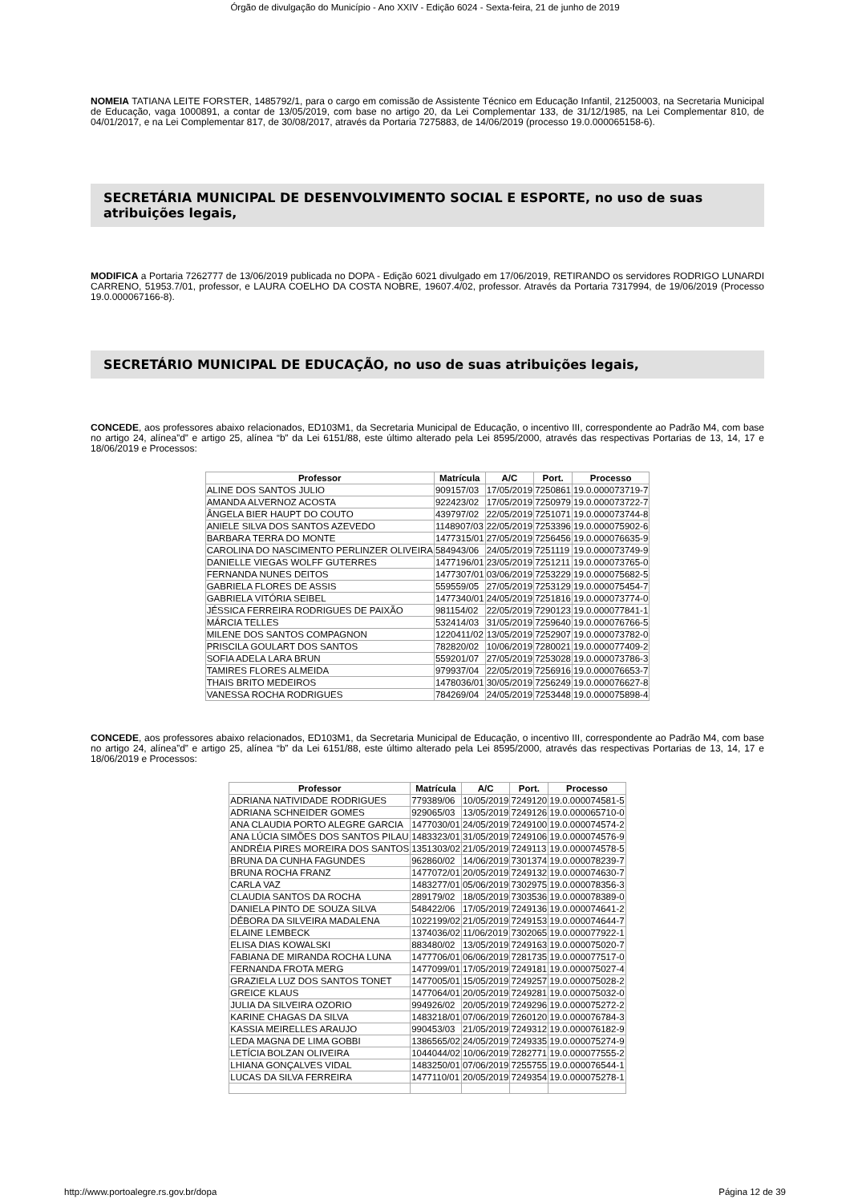Órgão de divulgação do Município - Ano XXIV - Edição 6024 - Sexta-feira, 21 de junho de 2019
NOMEIA TATIANA LEITE FORSTER, 1485792/1, para o cargo em comissão de Assistente Técnico em Educação Infantil, 21250003, na Secretaria Municipal de Educação, vaga 1000891, a contar de 13/05/2019, com base no artigo 20, da Lei Complementar 133, de 31/12/1985, na Lei Complementar 810, de 04/01/2017, e na Lei Complementar 817, de 30/08/2017, através da Portaria 7275883, de 14/06/2019 (processo 19.0.000065158-6).
SECRETÁRIA MUNICIPAL DE DESENVOLVIMENTO SOCIAL E ESPORTE, no uso de suas atribuições legais,
MODIFICA a Portaria 7262777 de 13/06/2019 publicada no DOPA - Edição 6021 divulgado em 17/06/2019, RETIRANDO os servidores RODRIGO LUNARDI CARRENO, 51953.7/01, professor, e LAURA COELHO DA COSTA NOBRE, 19607.4/02, professor. Através da Portaria 7317994, de 19/06/2019 (Processo 19.0.000067166-8).
SECRETÁRIO MUNICIPAL DE EDUCAÇÃO, no uso de suas atribuições legais,
CONCEDE, aos professores abaixo relacionados, ED103M1, da Secretaria Municipal de Educação, o incentivo III, correspondente ao Padrão M4, com base no artigo 24, alínea”d” e artigo 25, alínea “b” da Lei 6151/88, este último alterado pela Lei 8595/2000, através das respectivas Portarias de 13, 14, 17 e 18/06/2019 e Processos:
| Professor | Matrícula | A/C | Port. | Processo |
| --- | --- | --- | --- | --- |
| ALINE DOS SANTOS JULIO | 909157/03 | 17/05/2019 | 7250861 | 19.0.000073719-7 |
| AMANDA ALVERNOZ ACOSTA | 922423/02 | 17/05/2019 | 7250979 | 19.0.000073722-7 |
| ÂNGELA BIER HAUPT DO COUTO | 439797/02 | 22/05/2019 | 7251071 | 19.0.000073744-8 |
| ANIELE SILVA DOS SANTOS AZEVEDO | 1148907/03 | 22/05/2019 | 7253396 | 19.0.000075902-6 |
| BARBARA TERRA DO MONTE | 1477315/01 | 27/05/2019 | 7256456 | 19.0.000076635-9 |
| CAROLINA DO NASCIMENTO PERLINZER OLIVEIRA | 584943/06 | 24/05/2019 | 7251119 | 19.0.000073749-9 |
| DANIELLE VIEGAS WOLFF GUTERRES | 1477196/01 | 23/05/2019 | 7251211 | 19.0.000073765-0 |
| FERNANDA NUNES DEITOS | 1477307/01 | 03/06/2019 | 7253229 | 19.0.000075682-5 |
| GABRIELA FLORES DE ASSIS | 559559/05 | 27/05/2019 | 7253129 | 19.0.000075454-7 |
| GABRIELA VITÓRIA SEIBEL | 1477340/01 | 24/05/2019 | 7251816 | 19.0.000073774-0 |
| JÉSSICA FERREIRA RODRIGUES DE PAIXÃO | 981154/02 | 22/05/2019 | 7290123 | 19.0.000077841-1 |
| MÁRCIA TELLES | 532414/03 | 31/05/2019 | 7259640 | 19.0.000076766-5 |
| MILENE DOS SANTOS COMPAGNON | 1220411/02 | 13/05/2019 | 7252907 | 19.0.000073782-0 |
| PRISCILA GOULART DOS SANTOS | 782820/02 | 10/06/2019 | 7280021 | 19.0.000077409-2 |
| SOFIA ADELA LARA BRUN | 559201/07 | 27/05/2019 | 7253028 | 19.0.000073786-3 |
| TAMIRES FLORES ALMEIDA | 979937/04 | 22/05/2019 | 7256916 | 19.0.000076653-7 |
| THAIS BRITO MEDEIROS | 1478036/01 | 30/05/2019 | 7256249 | 19.0.000076627-8 |
| VANESSA ROCHA RODRIGUES | 784269/04 | 24/05/2019 | 7253448 | 19.0.000075898-4 |
CONCEDE, aos professores abaixo relacionados, ED103M1, da Secretaria Municipal de Educação, o incentivo III, correspondente ao Padrão M4, com base no artigo 24, alínea”d” e artigo 25, alínea “b” da Lei 6151/88, este último alterado pela Lei 8595/2000, através das respectivas Portarias de 13, 14, 17 e 18/06/2019 e Processos:
| Professor | Matrícula | A/C | Port. | Processo |
| --- | --- | --- | --- | --- |
| ADRIANA NATIVIDADE RODRIGUES | 779389/06 | 10/05/2019 | 7249120 | 19.0.000074581-5 |
| ADRIANA SCHNEIDER GOMES | 929065/03 | 13/05/2019 | 7249126 | 19.0.000065710-0 |
| ANA CLAUDIA PORTO ALEGRE GARCIA | 1477030/01 | 24/05/2019 | 7249100 | 19.0.000074574-2 |
| ANA LÚCIA SIMÕES DOS SANTOS PILAU | 1483323/01 | 31/05/2019 | 7249106 | 19.0.000074576-9 |
| ANDRÉIA PIRES MOREIRA DOS SANTOS | 1351303/02 | 21/05/2019 | 7249113 | 19.0.000074578-5 |
| BRUNA DA CUNHA FAGUNDES | 962860/02 | 14/06/2019 | 7301374 | 19.0.000078239-7 |
| BRUNA ROCHA FRANZ | 1477072/01 | 20/05/2019 | 7249132 | 19.0.000074630-7 |
| CARLA VAZ | 1483277/01 | 05/06/2019 | 7302975 | 19.0.000078356-3 |
| CLAUDIA SANTOS DA ROCHA | 289179/02 | 18/05/2019 | 7303536 | 19.0.000078389-0 |
| DANIELA PINTO DE SOUZA SILVA | 548422/06 | 17/05/2019 | 7249136 | 19.0.000074641-2 |
| DÉBORA DA SILVEIRA MADALENA | 1022199/02 | 21/05/2019 | 7249153 | 19.0.000074644-7 |
| ELAINE LEMBECK | 1374036/02 | 11/06/2019 | 7302065 | 19.0.000077922-1 |
| ELISA DIAS KOWALSKI | 883480/02 | 13/05/2019 | 7249163 | 19.0.000075020-7 |
| FABIANA DE MIRANDA ROCHA LUNA | 1477706/01 | 06/06/2019 | 7281735 | 19.0.000077517-0 |
| FERNANDA FROTA MERG | 1477099/01 | 17/05/2019 | 7249181 | 19.0.000075027-4 |
| GRAZIELA LUZ DOS SANTOS TONET | 1477005/01 | 15/05/2019 | 7249257 | 19.0.000075028-2 |
| GREICE KLAUS | 1477064/01 | 20/05/2019 | 7249281 | 19.0.000075032-0 |
| JULIA DA SILVEIRA OZORIO | 994926/02 | 20/05/2019 | 7249296 | 19.0.000075272-2 |
| KARINE CHAGAS DA SILVA | 1483218/01 | 07/06/2019 | 7260120 | 19.0.000076784-3 |
| KASSIA MEIRELLES ARAUJO | 990453/03 | 21/05/2019 | 7249312 | 19.0.000076182-9 |
| LEDA MAGNA DE LIMA GOBBI | 1386565/02 | 24/05/2019 | 7249335 | 19.0.000075274-9 |
| LETÍCIA BOLZAN OLIVEIRA | 1044044/02 | 10/06/2019 | 7282771 | 19.0.000077555-2 |
| LHIANA GONÇALVES VIDAL | 1483250/01 | 07/06/2019 | 7255755 | 19.0.000076544-1 |
| LUCAS DA SILVA FERREIRA | 1477110/01 | 20/05/2019 | 7249354 | 19.0.000075278-1 |
http://www.portoalegre.rs.gov.br/dopa Página 12 de 39